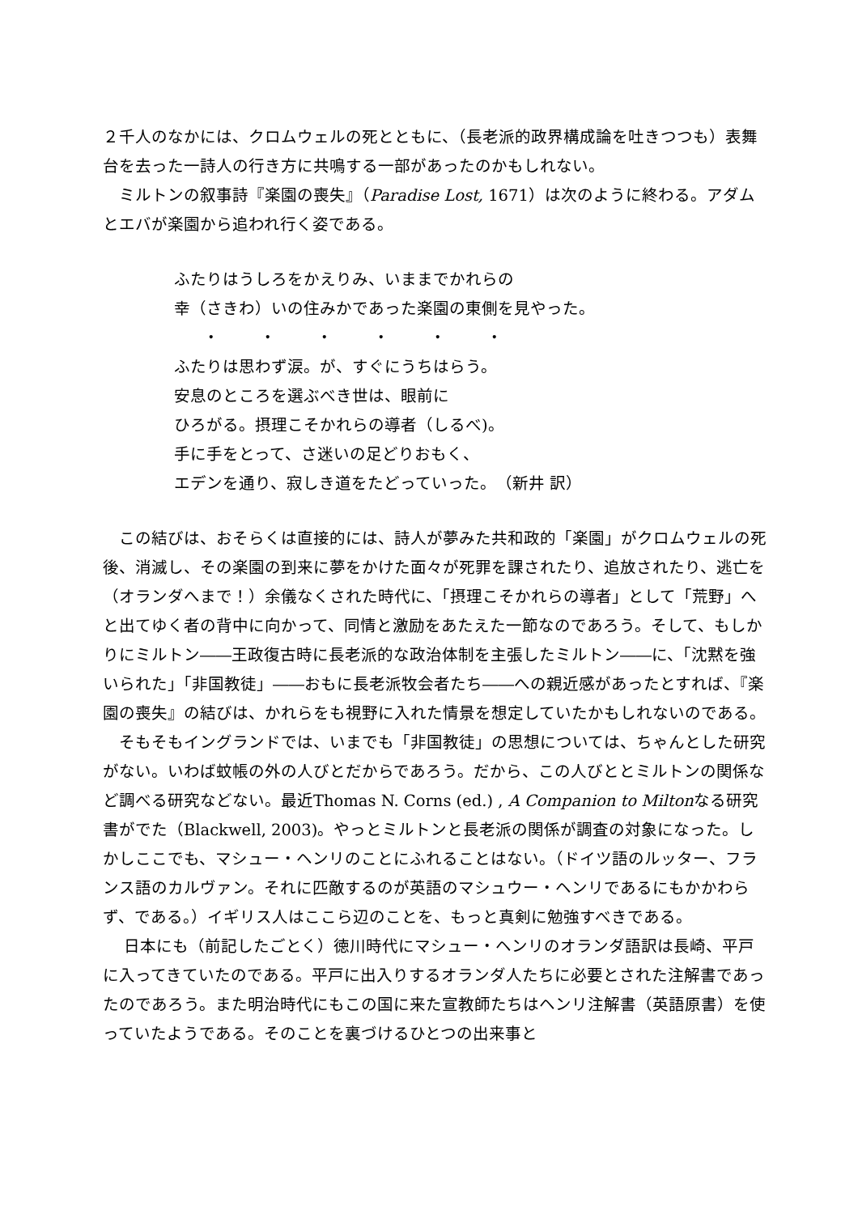２千人のなかには、クロムウェルの死とともに、（長老派的政界構成論を吐きつつも）表舞台を去った一詩人の行き方に共鳴する一部があったのかもしれない。
　ミルトンの叙事詩『楽園の喪失』（Paradise Lost, 1671）は次のように終わる。アダムとエバが楽園から追われ行く姿である。
ふたりはうしろをかえりみ、いままでかれらの
幸（さきわ）いの住みかであった楽園の東側を見やった。
・・・・・・
ふたりは思わず涙。が、すぐにうちはらう。
安息のところを選ぶべき世は、眼前に
ひろがる。摂理こそかれらの導者（しるべ)。
手に手をとって、さ迷いの足どりおもく、
エデンを通り、寂しき道をたどっていった。　（新井 訳）
　この結びは、おそらくは直接的には、詩人が夢みた共和政的「楽園」がクロムウェルの死後、消滅し、その楽園の到来に夢をかけた面々が死罪を課されたり、追放されたり、逃亡を（オランダへまで！）余儀なくされた時代に、「摂理こそかれらの導者」として「荒野」へと出てゆく者の背中に向かって、同情と激励をあたえた一節なのであろう。そして、もしかりにミルトン――王政復古時に長老派的な政治体制を主張したミルトン――に、「沈黙を強いられた」「非国教徒」――おもに長老派牧会者たち――への親近感があったとすれば、『楽園の喪失』の結びは、かれらをも視野に入れた情景を想定していたかもしれないのである。
　そもそもイングランドでは、いまでも「非国教徒」の思想については、ちゃんとした研究がない。いわば蚊帳の外の人びとだからであろう。だから、この人びととミルトンの関係など調べる研究などない。最近Thomas N. Corns (ed.) , A Companion to Miltonなる研究書がでた（Blackwell, 2003)。やっとミルトンと長老派の関係が調査の対象になった。しかしここでも、マシュー・ヘンリのことにふれることはない。（ドイツ語のルッター、フランス語のカルヴァン。それに匹敵するのが英語のマシュウー・ヘンリであるにもかかわらず、である。）イギリス人はここら辺のことを、もっと真剣に勉強すべきである。
　 日本にも（前記したごとく）徳川時代にマシュー・ヘンリのオランダ語訳は長崎、平戸に入ってきていたのである。平戸に出入りするオランダ人たちに必要とされた注解書であったのであろう。また明治時代にもこの国に来た宣教師たちはヘンリ注解書（英語原書）を使っていたようである。そのことを裏づけるひとつの出来事と